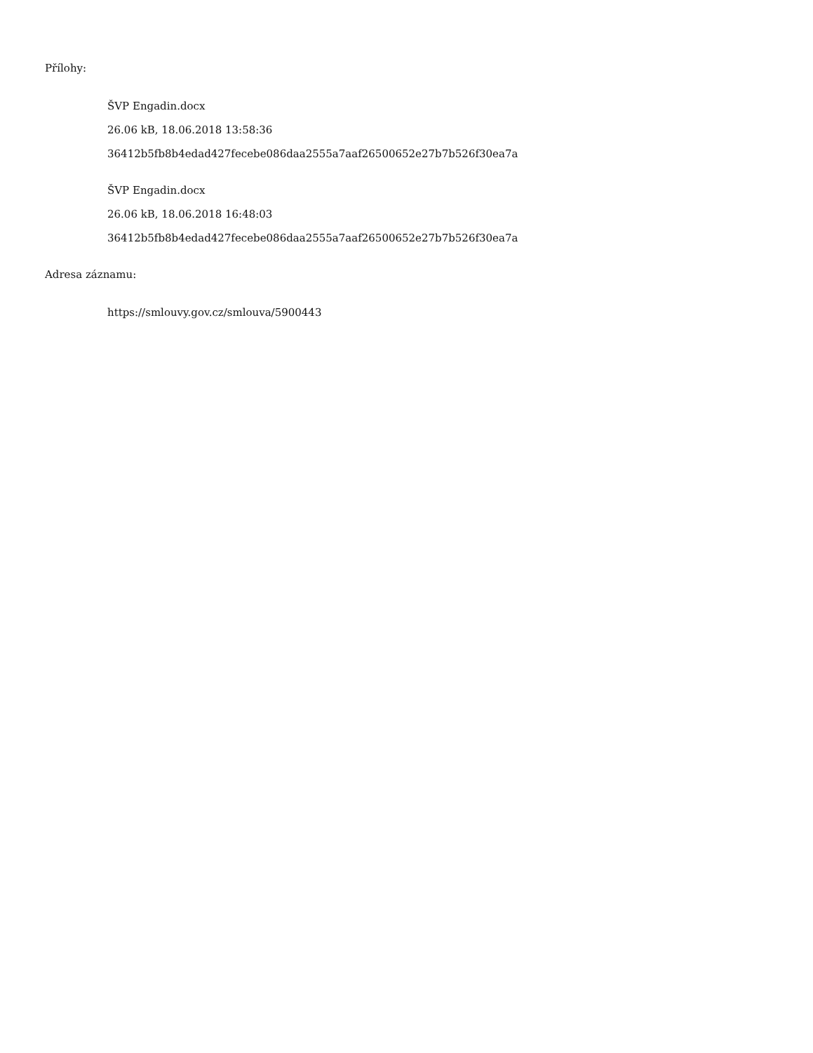Přílohy:
ŠVP Engadin.docx
26.06 kB, 18.06.2018 13:58:36
36412b5fb8b4edad427fecebe086daa2555a7aaf26500652e27b7b526f30ea7a
ŠVP Engadin.docx
26.06 kB, 18.06.2018 16:48:03
36412b5fb8b4edad427fecebe086daa2555a7aaf26500652e27b7b526f30ea7a
Adresa záznamu:
https://smlouvy.gov.cz/smlouva/5900443